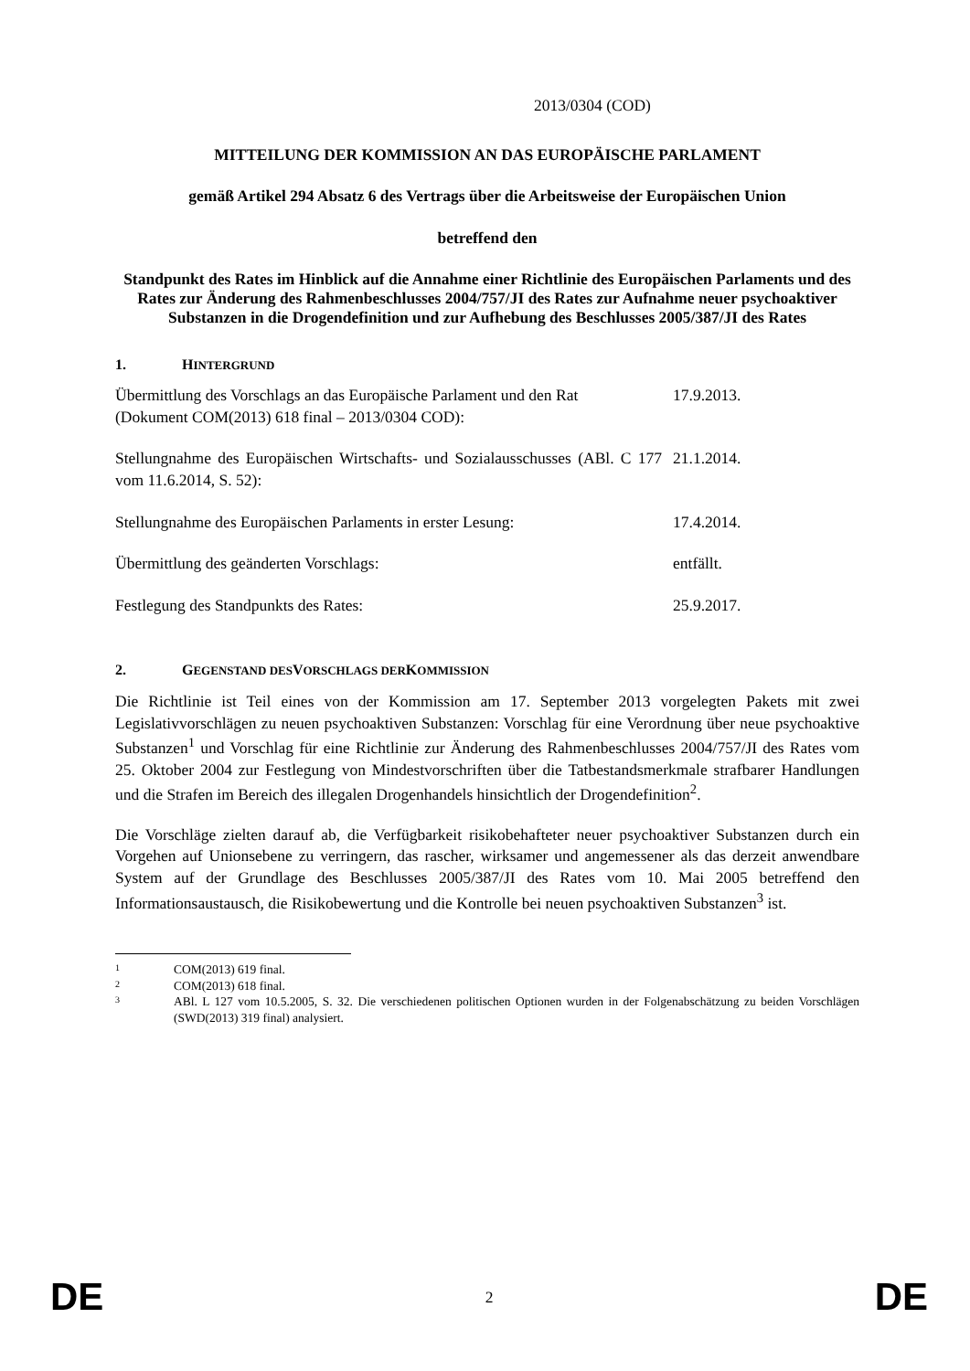2013/0304 (COD)
MITTEILUNG DER KOMMISSION AN DAS EUROPÄISCHE PARLAMENT
gemäß Artikel 294 Absatz 6 des Vertrags über die Arbeitsweise der Europäischen Union
betreffend den
Standpunkt des Rates im Hinblick auf die Annahme einer Richtlinie des Europäischen Parlaments und des Rates zur Änderung des Rahmenbeschlusses 2004/757/JI des Rates zur Aufnahme neuer psychoaktiver Substanzen in die Drogendefinition und zur Aufhebung des Beschlusses 2005/387/JI des Rates
1. HINTERGRUND
| Übermittlung des Vorschlags an das Europäische Parlament und den Rat (Dokument COM(2013) 618 final – 2013/0304 COD): | 17.9.2013. |
| Stellungnahme des Europäischen Wirtschafts- und Sozialausschusses (ABl. C 177 vom 11.6.2014, S. 52): | 21.1.2014. |
| Stellungnahme des Europäischen Parlaments in erster Lesung: | 17.4.2014. |
| Übermittlung des geänderten Vorschlags: | entfällt. |
| Festlegung des Standpunkts des Rates: | 25.9.2017. |
2. GEGENSTAND DES VORSCHLAGS DER KOMMISSION
Die Richtlinie ist Teil eines von der Kommission am 17. September 2013 vorgelegten Pakets mit zwei Legislativvorschlägen zu neuen psychoaktiven Substanzen: Vorschlag für eine Verordnung über neue psychoaktive Substanzen<sup>1</sup> und Vorschlag für eine Richtlinie zur Änderung des Rahmenbeschlusses 2004/757/JI des Rates vom 25. Oktober 2004 zur Festlegung von Mindestvorschriften über die Tatbestandsmerkmale strafbarer Handlungen und die Strafen im Bereich des illegalen Drogenhandels hinsichtlich der Drogendefinition<sup>2</sup>.
Die Vorschläge zielten darauf ab, die Verfügbarkeit risikobehafteter neuer psychoaktiver Substanzen durch ein Vorgehen auf Unionsebene zu verringern, das rascher, wirksamer und angemessener als das derzeit anwendbare System auf der Grundlage des Beschlusses 2005/387/JI des Rates vom 10. Mai 2005 betreffend den Informationsaustausch, die Risikobewertung und die Kontrolle bei neuen psychoaktiven Substanzen<sup>3</sup> ist.
1 COM(2013) 619 final.
2 COM(2013) 618 final.
3 ABl. L 127 vom 10.5.2005, S. 32. Die verschiedenen politischen Optionen wurden in der Folgenabschätzung zu beiden Vorschlägen (SWD(2013) 319 final) analysiert.
DE 2 DE